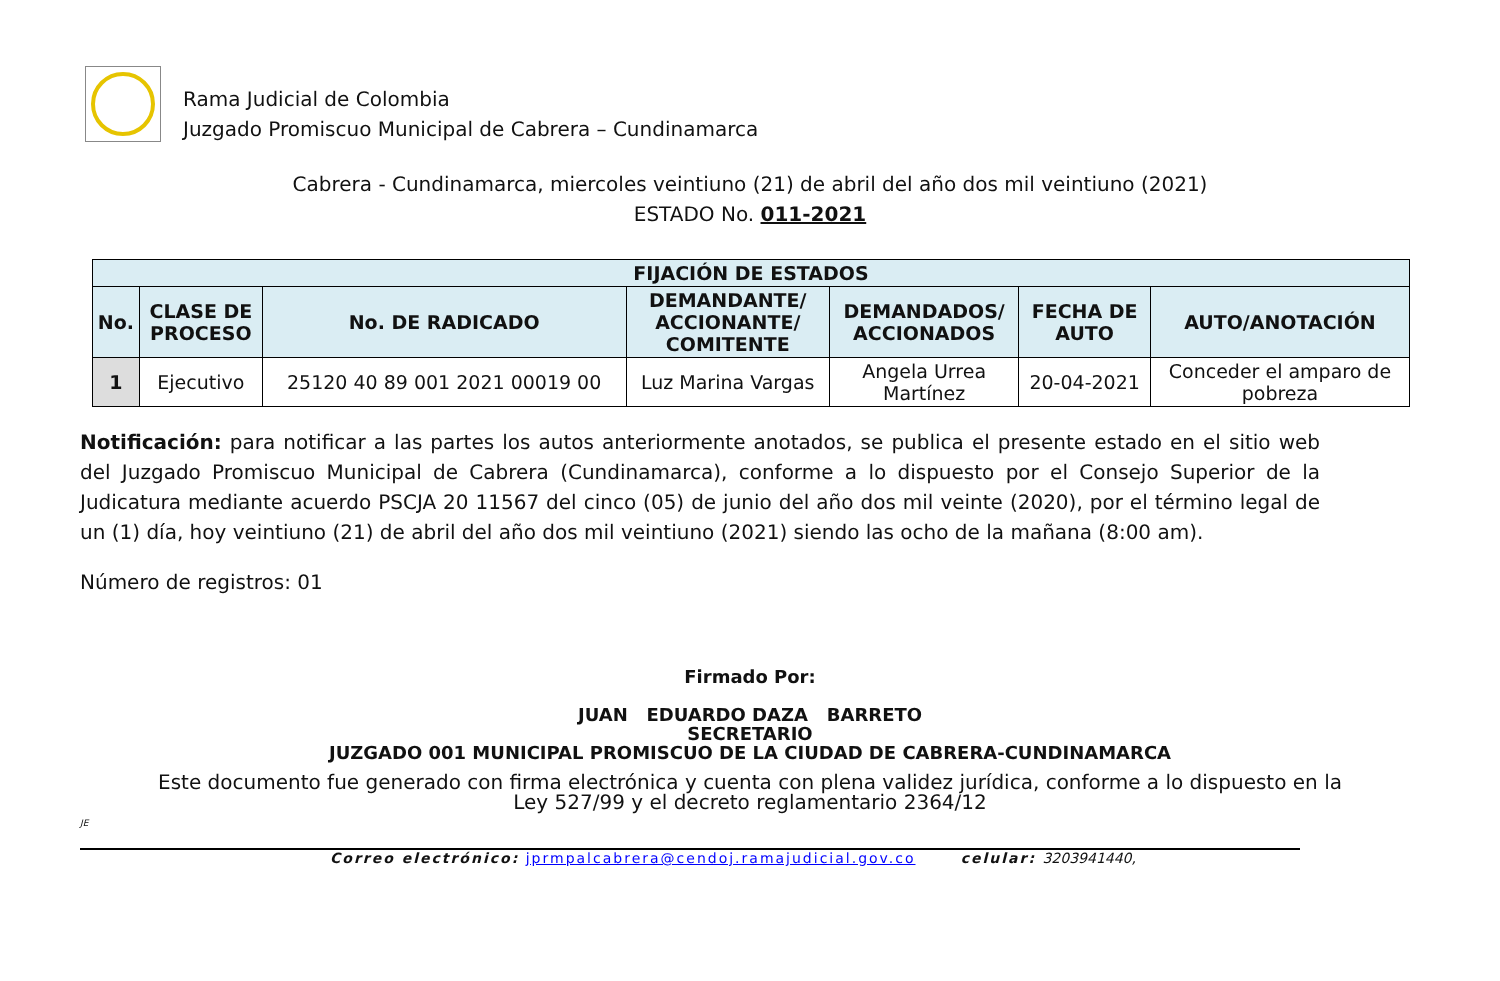Rama Judicial de Colombia
Juzgado Promiscuo Municipal de Cabrera – Cundinamarca
Cabrera - Cundinamarca, miercoles veintiuno (21) de abril del año dos mil veintiuno (2021)
ESTADO No. 011-2021
| FIJACIÓN DE ESTADOS | | | | | | |
| --- | --- | --- | --- | --- | --- | --- |
| No. | CLASE DE PROCESO | No. DE RADICADO | DEMANDANTE/ ACCIONANTE/ COMITENTE | DEMANDADOS/ ACCIONADOS | FECHA DE AUTO | AUTO/ANOTACIÓN |
| 1 | Ejecutivo | 25120 40 89 001 2021 00019 00 | Luz Marina Vargas | Angela Urrea Martínez | 20-04-2021 | Conceder el amparo de pobreza |
Notificación: para notificar a las partes los autos anteriormente anotados, se publica el presente estado en el sitio web del Juzgado Promiscuo Municipal de Cabrera (Cundinamarca), conforme a lo dispuesto por el Consejo Superior de la Judicatura mediante acuerdo PSCJA 20 11567 del cinco (05) de junio del año dos mil veinte (2020), por el término legal de un (1) día, hoy veintiuno (21) de abril del año dos mil veintiuno (2021) siendo las ocho de la mañana (8:00 am).
Número de registros: 01
Firmado Por:
JUAN EDUARDO DAZA BARRETO
SECRETARIO
JUZGADO 001 MUNICIPAL PROMISCUO DE LA CIUDAD DE CABRERA-CUNDINAMARCA
Este documento fue generado con firma electrónica y cuenta con plena validez jurídica, conforme a lo dispuesto en la
Ley 527/99 y el decreto reglamentario 2364/12
JE
Correo electrónico: jprmpalcabrera@cendoj.ramajudicial.gov.co celular: 3203941440,